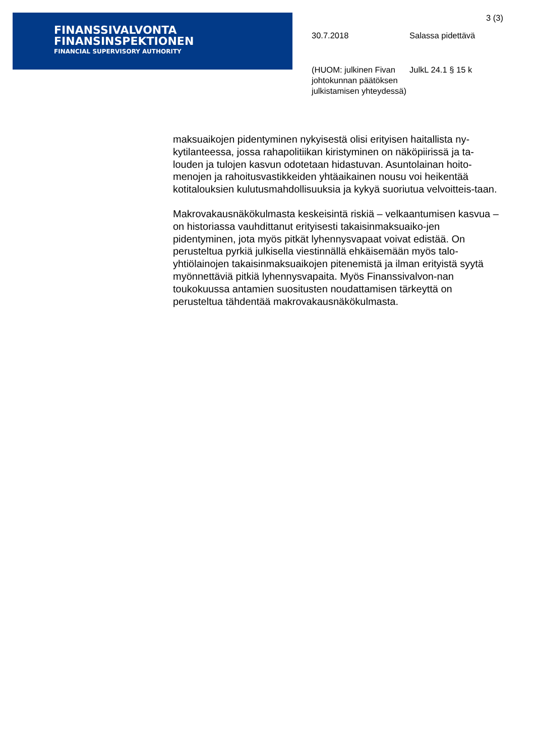FINANSSIVALVONTA
FINANSINSPEKTIONEN
FINANCIAL SUPERVISORY AUTHORITY
3 (3)
30.7.2018 Salassa pidettävä
(HUOM: julkinen Fivan johtokunnan päätöksen julkistamisen yhteydessä)
JulkL 24.1 § 15 k
maksuaikojen pidentyminen nykyisestä olisi erityisen haitallista ny-kytilanteessa, jossa rahapolitiikan kiristyminen on näköpiirissä ja ta-louden ja tulojen kasvun odotetaan hidastuvan. Asuntolainan hoito-menojen ja rahoitusvastikkeiden yhtäaikainen nousu voi heikentää kotitalouksien kulutusmahdollisuuksia ja kykyä suoriutua velvoitteis-taan.
Makrovakausnäkökulmasta keskeisintä riskiä – velkaantumisen kasvua – on historiassa vauhdittanut erityisesti takaisinmaksuaiko-jen pidentyminen, jota myös pitkät lyhennysvapaat voivat edistää. On perusteltua pyrkiä julkisella viestinnällä ehkäisemään myös talo-yhtiölainojen takaisinmaksuaikojen pitenemistä ja ilman erityistä syytä myönnettäviä pitkiä lyhennysvapaita. Myös Finanssivalvon-nan toukokuussa antamien suositusten noudattamisen tärkeyttä on perusteltua tähdentää makrovakausnäkökulmasta.